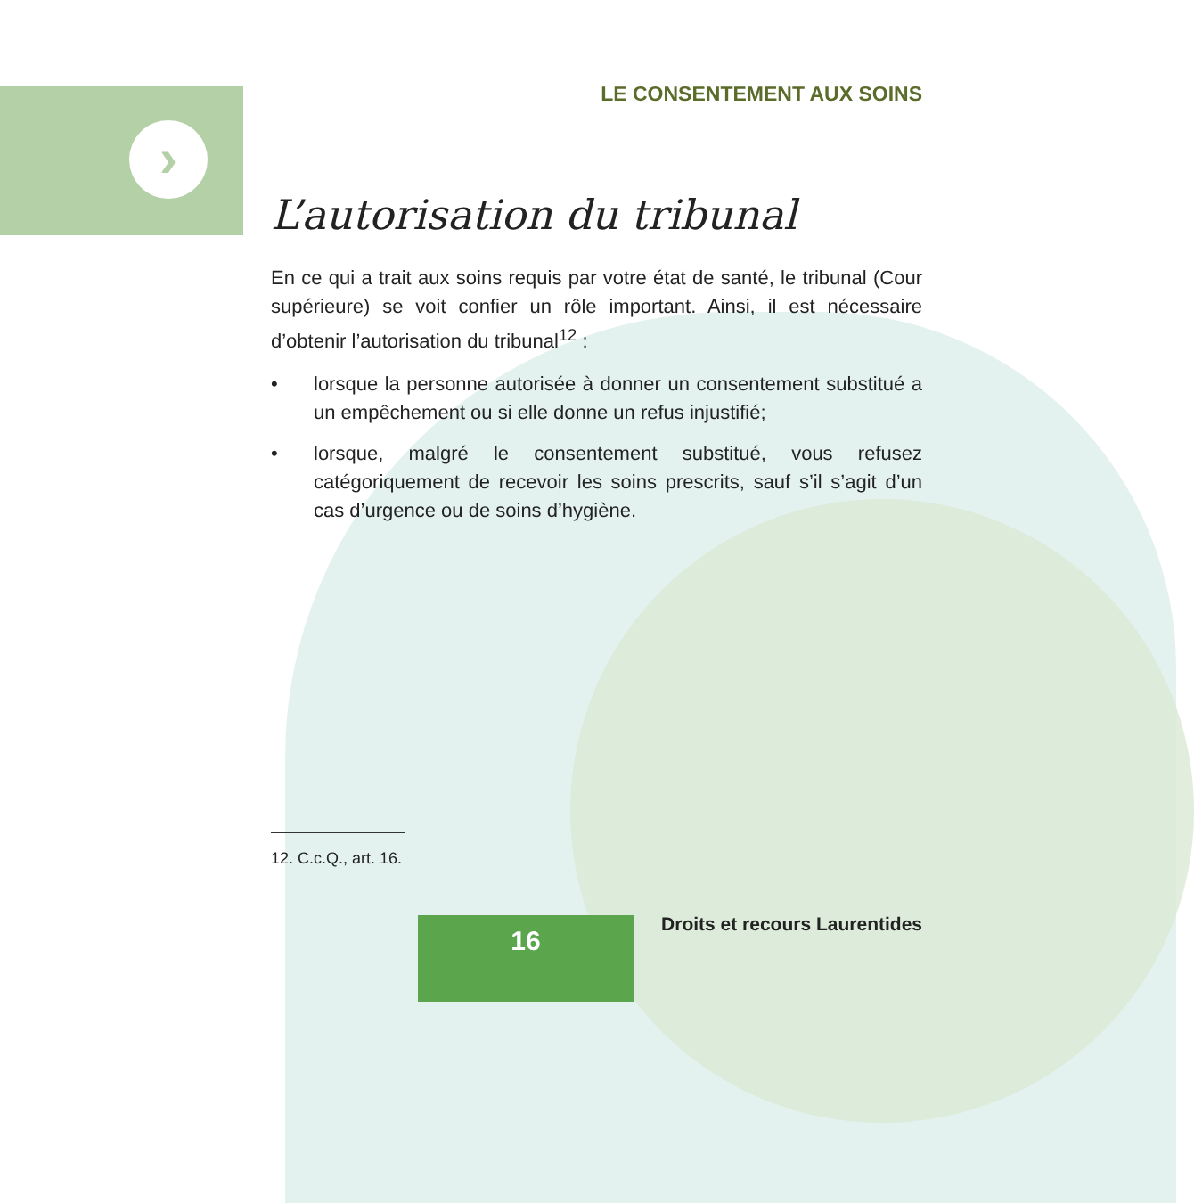›
LE CONSENTEMENT AUX SOINS
L’autorisation du tribunal
En ce qui a trait aux soins requis par votre état de santé, le tribunal (Cour supérieure) se voit confier un rôle important. Ainsi, il est nécessaire d’obtenir l’autorisation du tribunal<sup>12</sup> :
• lorsque la personne autorisée à donner un consentement substitué a un empêchement ou si elle donne un refus injustifié;
• lorsque, malgré le consentement substitué, vous refusez catégoriquement de recevoir les soins prescrits, sauf s’il s’agit d’un cas d’urgence ou de soins d’hygiène.
12. C.c.Q., art. 16.
16 Droits et recours Laurentides